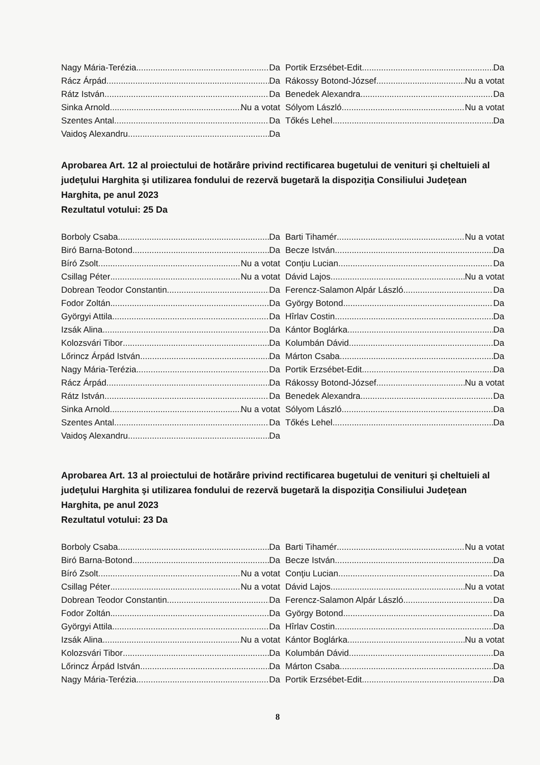Nagy Mária-Terézia Da
Rácz Árpád Da
Rátz István Da
Sinka Arnold Nu a votat
Szentes Antal Da
Vaidoş Alexandru Da
Portik Erzsébet-Edit Da
Rákossy Botond-József Nu a votat
Benedek Alexandra Da
Sólyom László Nu a votat
Tőkés Lehel Da
Aprobarea Art. 12 al proiectului de hotărâre privind rectificarea bugetului de venituri şi cheltuieli al judeţului Harghita şi utilizarea fondului de rezervă bugetară la dispoziţia Consiliului Judeţean Harghita, pe anul 2023
Rezultatul votului: 25 Da
Borboly Csaba Da
Biró Barna-Botond Da
Bíró Zsolt Nu a votat
Csillag Péter Nu a votat
Dobrean Teodor Constantin Da
Fodor Zoltán Da
Györgyi Attila Da
Izsák Alina Da
Kolozsvári Tibor Da
Lőrincz Árpád István Da
Nagy Mária-Terézia Da
Rácz Árpád Da
Rátz István Da
Sinka Arnold Nu a votat
Szentes Antal Da
Vaidoş Alexandru Da
Barti Tihamér Nu a votat
Becze István Da
Conţiu Lucian Da
Dávid Lajos Nu a votat
Ferencz-Salamon Alpár László Da
György Botond Da
Hîrlav Costin Da
Kántor Boglárka Da
Kolumbán Dávid Da
Márton Csaba Da
Portik Erzsébet-Edit Da
Rákossy Botond-József Nu a votat
Benedek Alexandra Da
Sólyom László Da
Tőkés Lehel Da
Aprobarea Art. 13 al proiectului de hotărâre privind rectificarea bugetului de venituri şi cheltuieli al judeţului Harghita şi utilizarea fondului de rezervă bugetară la dispoziţia Consiliului Judeţean Harghita, pe anul 2023
Rezultatul votului: 23 Da
Borboly Csaba Da
Biró Barna-Botond Da
Bíró Zsolt Nu a votat
Csillag Péter Nu a votat
Dobrean Teodor Constantin Da
Fodor Zoltán Da
Györgyi Attila Da
Izsák Alina Nu a votat
Kolozsvári Tibor Da
Lőrincz Árpád István Da
Nagy Mária-Terézia Da
Barti Tihamér Nu a votat
Becze István Da
Conţiu Lucian Da
Dávid Lajos Nu a votat
Ferencz-Salamon Alpár László Da
György Botond Da
Hîrlav Costin Da
Kántor Boglárka Nu a votat
Kolumbán Dávid Da
Márton Csaba Da
Portik Erzsébet-Edit Da
8